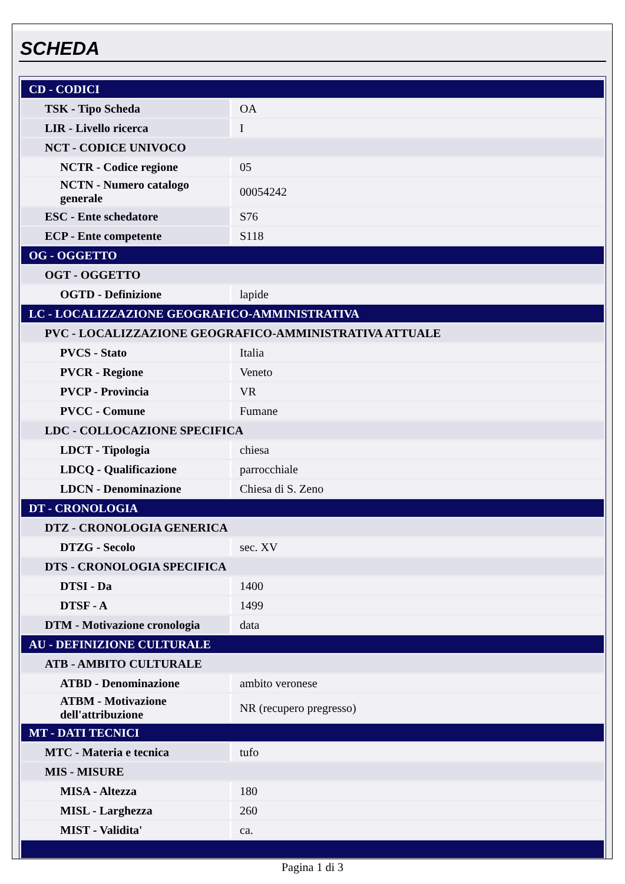SCHEDA
| CD - CODICI | |
| TSK - Tipo Scheda | OA |
| LIR - Livello ricerca | I |
| NCT - CODICE UNIVOCO | |
| NCTR - Codice regione | 05 |
| NCTN - Numero catalogo generale | 00054242 |
| ESC - Ente schedatore | S76 |
| ECP - Ente competente | S118 |
| OG - OGGETTO | |
| OGT - OGGETTO | |
| OGTD - Definizione | lapide |
| LC - LOCALIZZAZIONE GEOGRAFICO-AMMINISTRATIVA | |
| PVC - LOCALIZZAZIONE GEOGRAFICO-AMMINISTRATIVA ATTUALE | |
| PVCS - Stato | Italia |
| PVCR - Regione | Veneto |
| PVCP - Provincia | VR |
| PVCC - Comune | Fumane |
| LDC - COLLOCAZIONE SPECIFICA | |
| LDCT - Tipologia | chiesa |
| LDCQ - Qualificazione | parrocchiale |
| LDCN - Denominazione | Chiesa di S. Zeno |
| DT - CRONOLOGIA | |
| DTZ - CRONOLOGIA GENERICA | |
| DTZG - Secolo | sec. XV |
| DTS - CRONOLOGIA SPECIFICA | |
| DTSI - Da | 1400 |
| DTSF - A | 1499 |
| DTM - Motivazione cronologia | data |
| AU - DEFINIZIONE CULTURALE | |
| ATB - AMBITO CULTURALE | |
| ATBD - Denominazione | ambito veronese |
| ATBM - Motivazione dell'attribuzione | NR (recupero pregresso) |
| MT - DATI TECNICI | |
| MTC - Materia e tecnica | tufo |
| MIS - MISURE | |
| MISA - Altezza | 180 |
| MISL - Larghezza | 260 |
| MIST - Validita' | ca. |
Pagina 1 di 3